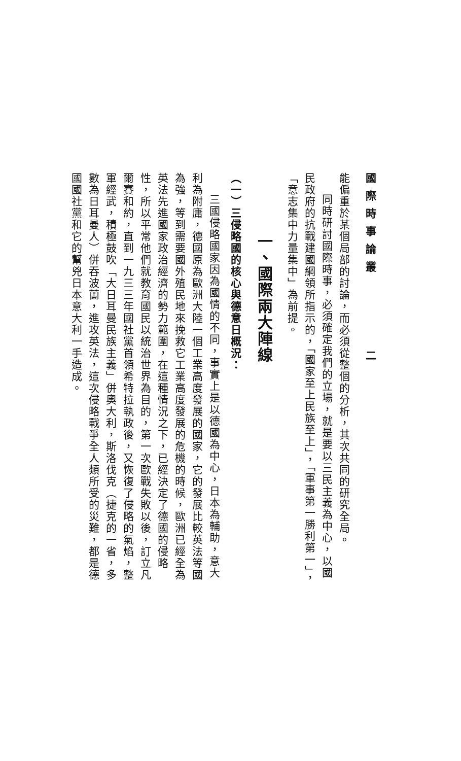國際時事論叢　　　　二
能偏重於某個局部的討論，而必須從整個的分析，其次共同的研究全局。
同時研討國際時事，必須確定我們的立場，就是要以三民主義為中心，以國民政府的抗戰建國綱領所指示的，「國家至上民族至上」，「軍事第一勝利第一」，「意志集中力量集中」為前提。
一、國際兩大陣線
（一）三侵略國的核心與德意日概況：
三國侵略國家因為國情的不同，事實上是以德國為中心，日本為輔助，意大利為附庸，德國原為歐洲大陸一個工業高度發展的國家，它的發展比較英法等國為強，等到需要國外殖民地來挽救它工業高度發展的危機的時候，歐洲已經全為英法先進國家政治經濟的勢力範圍，在這種情況之下，已經決定了德國的侵略性，所以平常他們就教育國民以統治世界為目的，第一次歐戰失敗以後，訂立凡爾賽和約，直到一九三三年國社黨首領希特拉執政後，又恢復了侵略的氣焰，整軍經武，積極鼓吹「大日耳曼民族主義」併奧大利，斯洛伐克（捷克的一省，多數為日耳曼人）併吞波蘭，進攻英法，這次侵略戰爭全人類所受的災難，都是德國國社黨和它的幫兇日本意大利一手造成。